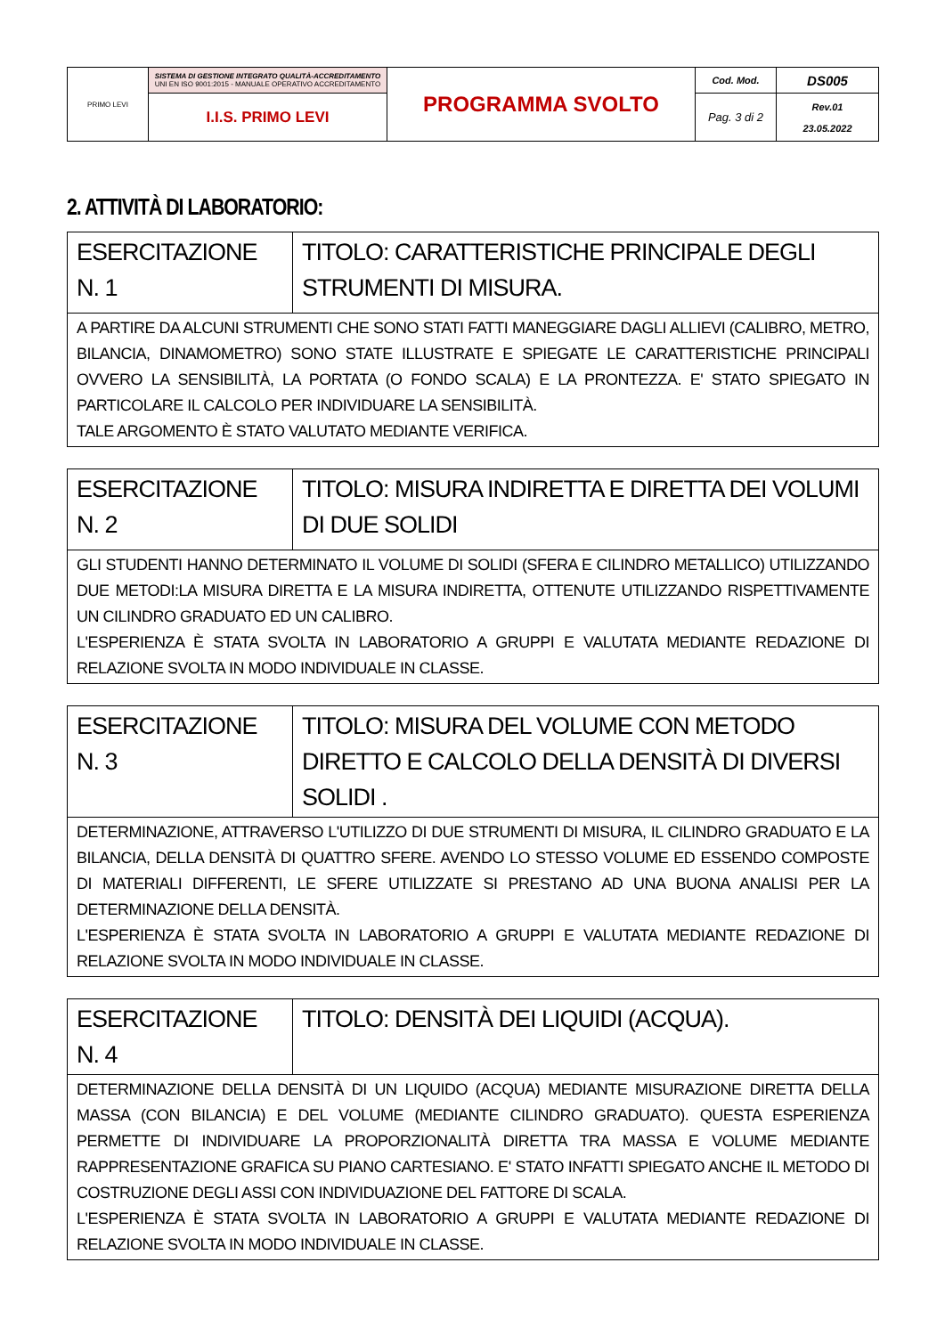| PRIMO LEVI | SISTEMA DI GESTIONE INTEGRATO QUALITÀ-ACCREDITAMENTO UNI EN ISO 9001:2015 - MANUALE OPERATIVO ACCREDITAMENTO | PROGRAMMA SVOLTO | Cod. Mod. | DS005 |
| | I.I.S. PRIMO LEVI | | Pag. 3 di 2 | Rev.01 23.05.2022 |
2. ATTIVITÀ DI LABORATORIO:
| ESERCITAZIONE N. 1 | TITOLO: CARATTERISTICHE PRINCIPALE DEGLI STRUMENTI DI MISURA. |
| A PARTIRE DA ALCUNI STRUMENTI CHE SONO STATI FATTI MANEGGIARE DAGLI ALLIEVI (CALIBRO, METRO, BILANCIA, DINAMOMETRO) SONO STATE ILLUSTRATE E SPIEGATE LE CARATTERISTICHE PRINCIPALI OVVERO LA SENSIBILITÀ, LA PORTATA (O FONDO SCALA) E LA PRONTEZZA. E' STATO SPIEGATO IN PARTICOLARE IL CALCOLO PER INDIVIDUARE LA SENSIBILITÀ. TALE ARGOMENTO È STATO VALUTATO MEDIANTE VERIFICA. | |
| ESERCITAZIONE N. 2 | TITOLO: MISURA INDIRETTA E DIRETTA DEI VOLUMI DI DUE SOLIDI |
| GLI STUDENTI HANNO DETERMINATO IL VOLUME DI SOLIDI (SFERA E CILINDRO METALLICO) UTILIZZANDO DUE METODI:LA MISURA DIRETTA E LA MISURA INDIRETTA, OTTENUTE UTILIZZANDO RISPETTIVAMENTE UN CILINDRO GRADUATO ED UN CALIBRO. L'ESPERIENZA È STATA SVOLTA IN LABORATORIO A GRUPPI E VALUTATA MEDIANTE REDAZIONE DI RELAZIONE SVOLTA IN MODO INDIVIDUALE IN CLASSE. | |
| ESERCITAZIONE N. 3 | TITOLO: MISURA DEL VOLUME CON METODO DIRETTO E CALCOLO DELLA DENSITÀ DI DIVERSI SOLIDI . |
| DETERMINAZIONE, ATTRAVERSO L'UTILIZZO DI DUE STRUMENTI DI MISURA, IL CILINDRO GRADUATO E LA BILANCIA, DELLA DENSITÀ DI QUATTRO SFERE. AVENDO LO STESSO VOLUME ED ESSENDO COMPOSTE DI MATERIALI DIFFERENTI, LE SFERE UTILIZZATE SI PRESTANO AD UNA BUONA ANALISI PER LA DETERMINAZIONE DELLA DENSITÀ. L'ESPERIENZA È STATA SVOLTA IN LABORATORIO A GRUPPI E VALUTATA MEDIANTE REDAZIONE DI RELAZIONE SVOLTA IN MODO INDIVIDUALE IN CLASSE. | |
| ESERCITAZIONE N. 4 | TITOLO: DENSITÀ DEI LIQUIDI (ACQUA). |
| DETERMINAZIONE DELLA DENSITÀ DI UN LIQUIDO (ACQUA) MEDIANTE MISURAZIONE DIRETTA DELLA MASSA (CON BILANCIA) E DEL VOLUME (MEDIANTE CILINDRO GRADUATO). QUESTA ESPERIENZA PERMETTE DI INDIVIDUARE LA PROPORZIONALITÀ DIRETTA TRA MASSA E VOLUME MEDIANTE RAPPRESENTAZIONE GRAFICA SU PIANO CARTESIANO. E' STATO INFATTI SPIEGATO ANCHE IL METODO DI COSTRUZIONE DEGLI ASSI CON INDIVIDUAZIONE DEL FATTORE DI SCALA. L'ESPERIENZA È STATA SVOLTA IN LABORATORIO A GRUPPI E VALUTATA MEDIANTE REDAZIONE DI RELAZIONE SVOLTA IN MODO INDIVIDUALE IN CLASSE. | |